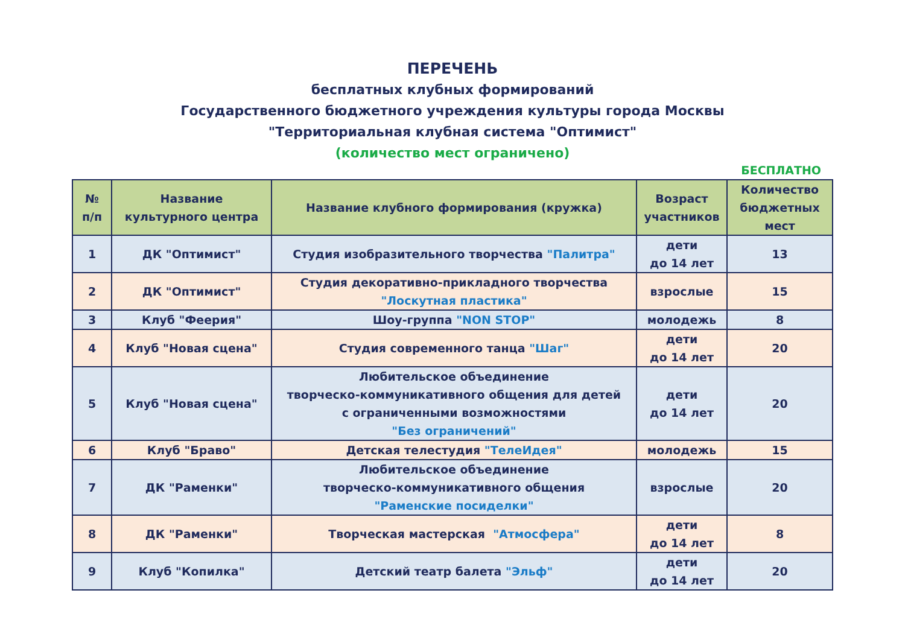ПЕРЕЧЕНЬ
бесплатных клубных формирований
Государственного бюджетного учреждения культуры города Москвы
"Территориальная клубная система "Оптимист"
(количество мест ограничено)
БЕСПЛАТНО
| № п/п | Название культурного центра | Название клубного формирования (кружка) | Возраст участников | Количество бюджетных мест |
| --- | --- | --- | --- | --- |
| 1 | ДК "Оптимист" | Студия изобразительного творчества "Палитра" | дети до 14 лет | 13 |
| 2 | ДК "Оптимист" | Студия декоративно-прикладного творчества "Лоскутная пластика" | взрослые | 15 |
| 3 | Клуб "Феерия" | Шоу-группа "NON STOP" | молодежь | 8 |
| 4 | Клуб "Новая сцена" | Студия современного танца "Шаг" | дети до 14 лет | 20 |
| 5 | Клуб "Новая сцена" | Любительское объединение творческо-коммуникативного общения для детей с ограниченными возможностями "Без ограничений" | дети до 14 лет | 20 |
| 6 | Клуб "Браво" | Детская телестудия "ТелеИдея" | молодежь | 15 |
| 7 | ДК "Раменки" | Любительское объединение творческо-коммуникативного общения "Раменские посиделки" | взрослые | 20 |
| 8 | ДК "Раменки" | Творческая мастерская "Атмосфера" | дети до 14 лет | 8 |
| 9 | Клуб "Копилка" | Детский театр балета "Эльф" | дети до 14 лет | 20 |